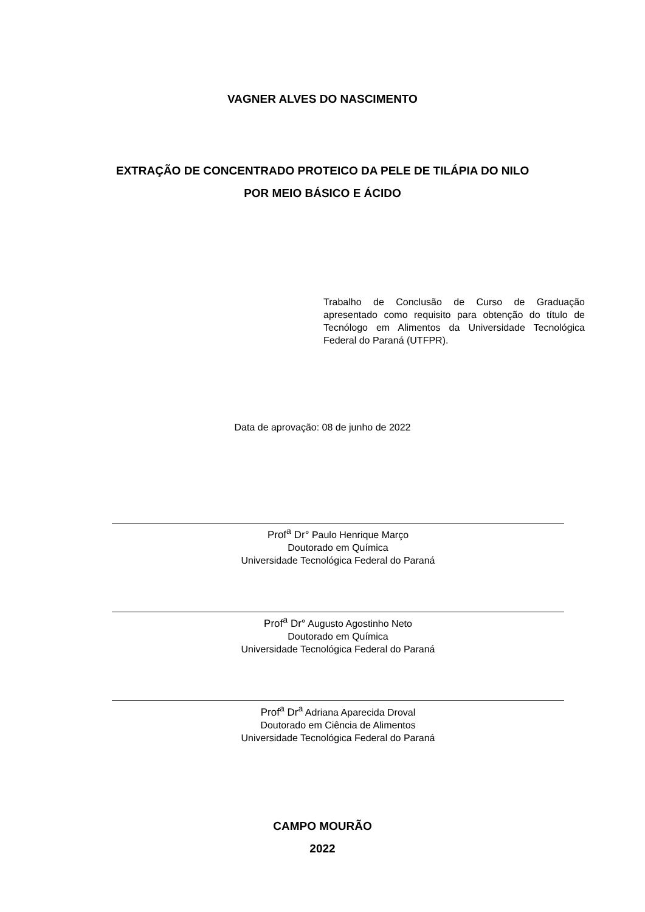VAGNER ALVES DO NASCIMENTO
EXTRAÇÃO DE CONCENTRADO PROTEICO DA PELE DE TILÁPIA DO NILO
POR MEIO BÁSICO E ÁCIDO
Trabalho de Conclusão de Curso de Graduação apresentado como requisito para obtenção do título de Tecnólogo em Alimentos da Universidade Tecnológica Federal do Paraná (UTFPR).
Data de aprovação: 08 de junho de 2022
Prof<sup>a</sup> Dr° Paulo Henrique Março
Doutorado em Química
Universidade Tecnológica Federal do Paraná
Prof<sup>a</sup> Dr° Augusto Agostinho Neto
Doutorado em Química
Universidade Tecnológica Federal do Paraná
Prof<sup>a</sup> Dr<sup>a</sup> Adriana Aparecida Droval
Doutorado em Ciência de Alimentos
Universidade Tecnológica Federal do Paraná
CAMPO MOURÃO
2022